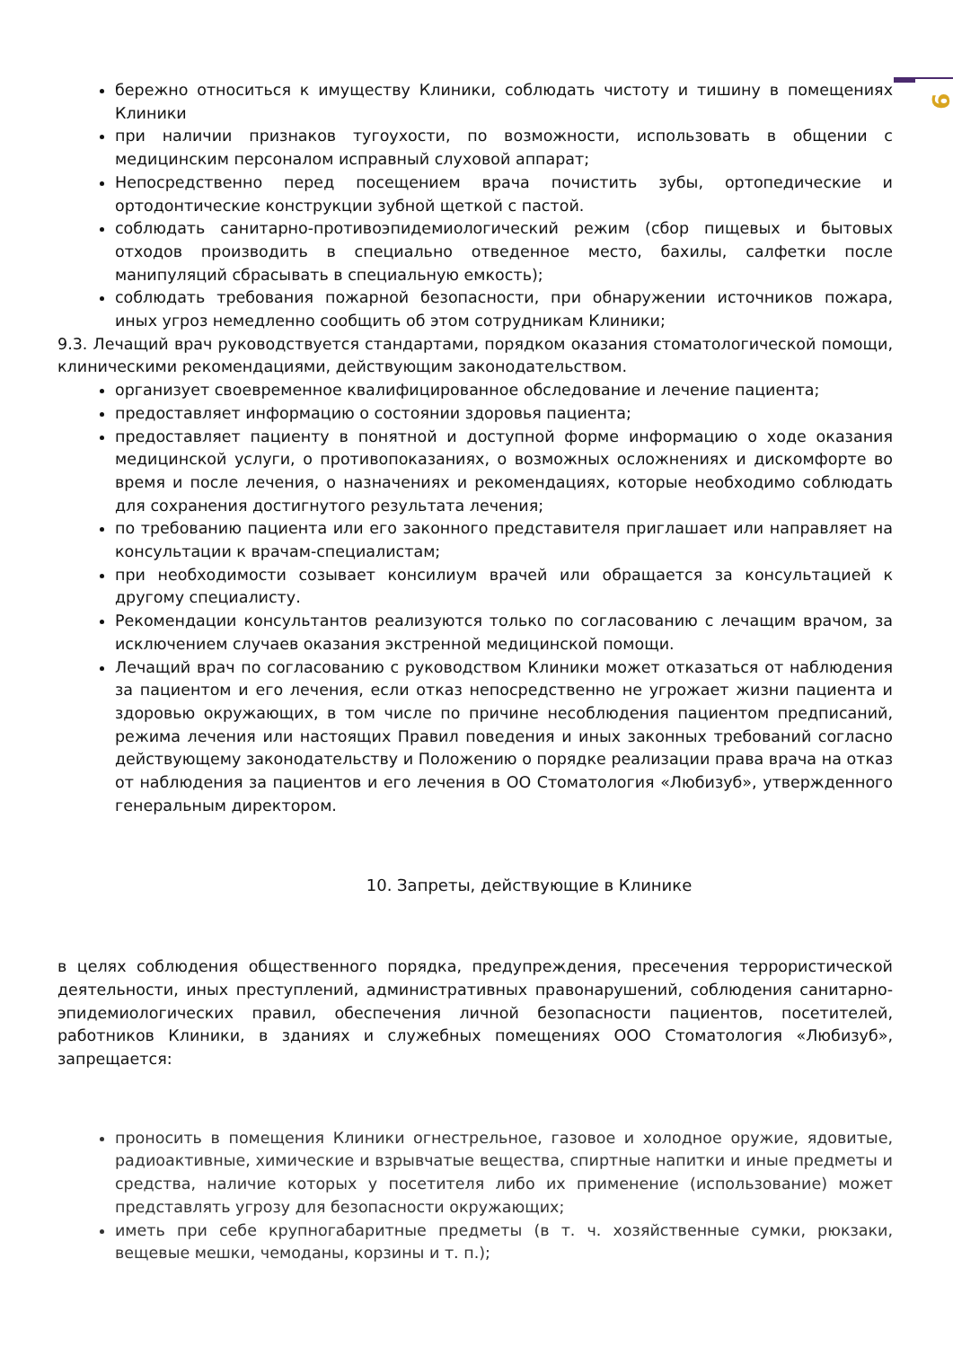9
бережно относиться к имуществу Клиники, соблюдать чистоту и тишину в помещениях Клиники
при наличии признаков тугоухости, по возможности, использовать в общении с медицинским персоналом исправный слуховой аппарат;
Непосредственно перед посещением врача почистить зубы, ортопедические и ортодонтические конструкции зубной щеткой с пастой.
соблюдать санитарно-противоэпидемиологический режим (сбор пищевых и бытовых отходов производить в специально отведенное место, бахилы, салфетки после манипуляций сбрасывать в специальную емкость);
соблюдать требования пожарной безопасности, при обнаружении источников пожара, иных угроз немедленно сообщить об этом сотрудникам Клиники;
9.3. Лечащий врач руководствуется стандартами, порядком оказания стоматологической помощи, клиническими рекомендациями, действующим законодательством.
организует своевременное квалифицированное обследование и лечение пациента;
предоставляет информацию о состоянии здоровья пациента;
предоставляет пациенту в понятной и доступной форме информацию о ходе оказания медицинской услуги, о противопоказаниях, о возможных осложнениях и дискомфорте во время и после лечения, о назначениях и рекомендациях, которые необходимо соблюдать для сохранения достигнутого результата лечения;
по требованию пациента или его законного представителя приглашает или направляет на консультации к врачам-специалистам;
при необходимости созывает консилиум врачей или обращается за консультацией к другому специалисту.
Рекомендации консультантов реализуются только по согласованию с лечащим врачом, за исключением случаев оказания экстренной медицинской помощи.
Лечащий врач по согласованию с руководством Клиники может отказаться от наблюдения за пациентом и его лечения, если отказ непосредственно не угрожает жизни пациента и здоровью окружающих, в том числе по причине несоблюдения пациентом предписаний, режима лечения или настоящих Правил поведения и иных законных требований согласно действующему законодательству и Положению о порядке реализации права врача на отказ от наблюдения за пациентов и его лечения в ОО Стоматология «Любизуб», утвержденного генеральным директором.
10. Запреты, действующие в Клинике
в целях соблюдения общественного порядка, предупреждения, пресечения террористической деятельности, иных преступлений, административных правонарушений, соблюдения санитарно-эпидемиологических правил, обеспечения личной безопасности пациентов, посетителей, работников Клиники, в зданиях и служебных помещениях ООО Стоматология «Любизуб», запрещается:
проносить в помещения Клиники огнестрельное, газовое и холодное оружие, ядовитые, радиоактивные, химические и взрывчатые вещества, спиртные напитки и иные предметы и средства, наличие которых у посетителя либо их применение (использование) может представлять угрозу для безопасности окружающих;
иметь при себе крупногабаритные предметы (в т. ч. хозяйственные сумки, рюкзаки, вещевые мешки, чемоданы, корзины и т. п.);